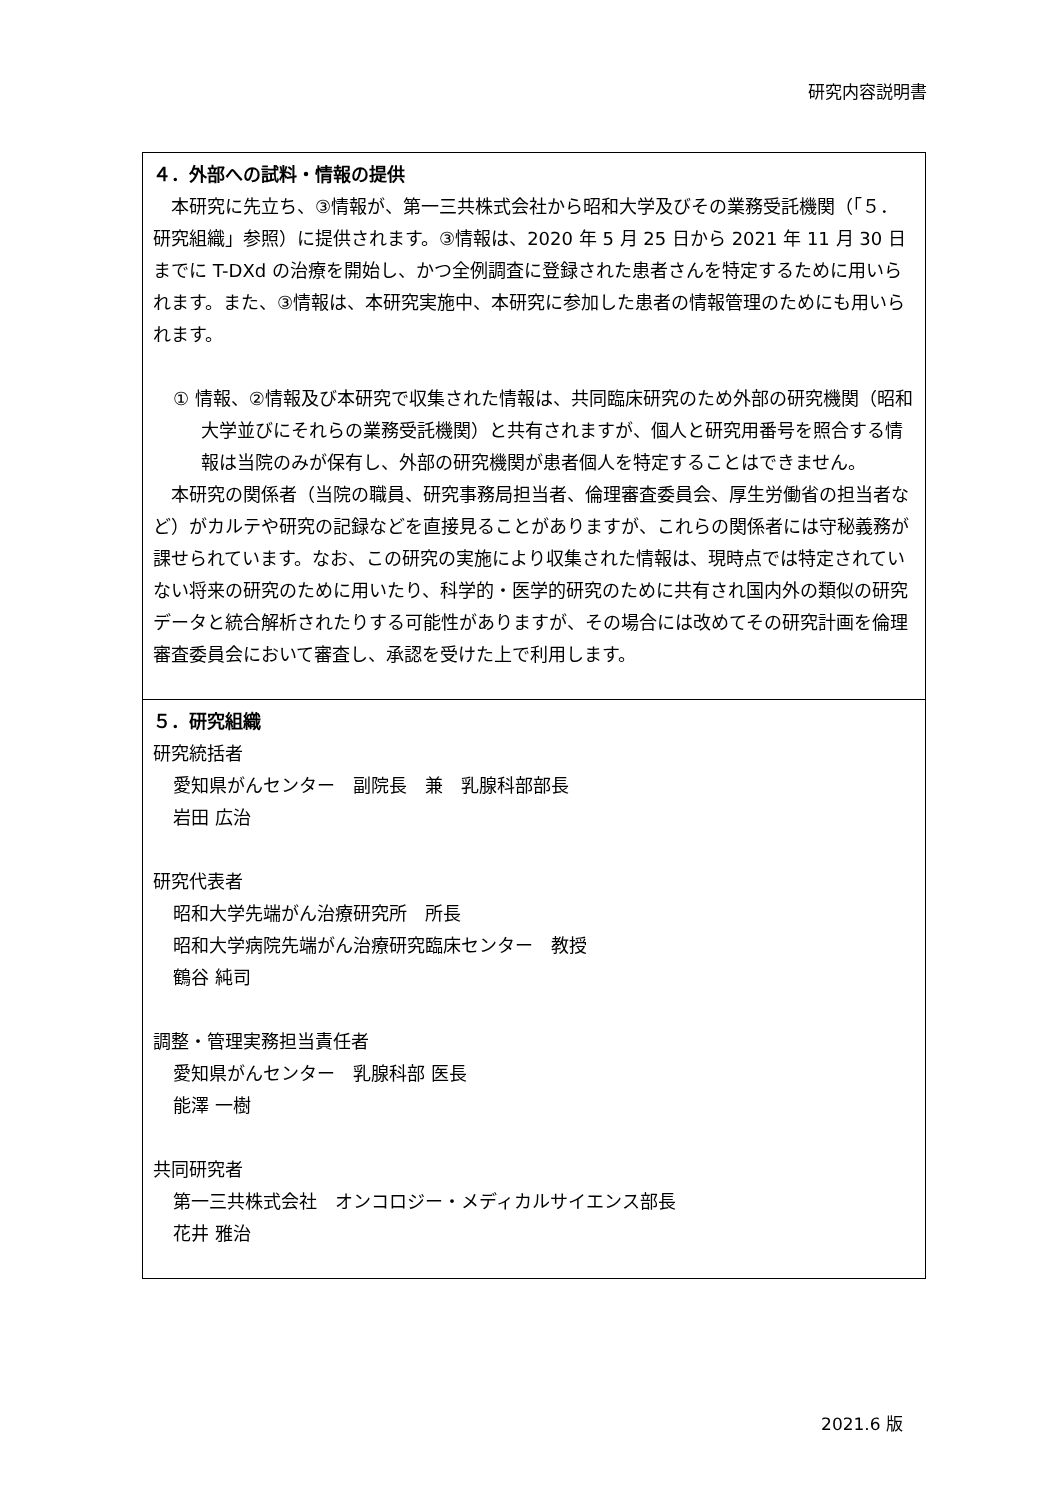研究内容説明書
４．外部への試料・情報の提供
　本研究に先立ち、③情報が、第一三共株式会社から昭和大学及びその業務受託機関（「５．研究組織」参照）に提供されます。③情報は、2020 年 5 月 25 日から 2021 年 11 月 30 日までに T-DXd の治療を開始し、かつ全例調査に登録された患者さんを特定するために用いられます。また、③情報は、本研究実施中、本研究に参加した患者の情報管理のためにも用いられます。
① 情報、②情報及び本研究で収集された情報は、共同臨床研究のため外部の研究機関（昭和大学並びにそれらの業務受託機関）と共有されますが、個人と研究用番号を照合する情報は当院のみが保有し、外部の研究機関が患者個人を特定することはできません。
　本研究の関係者（当院の職員、研究事務局担当者、倫理審査委員会、厚生労働省の担当者など）がカルテや研究の記録などを直接見ることがありますが、これらの関係者には守秘義務が課せられています。なお、この研究の実施により収集された情報は、現時点では特定されていない将来の研究のために用いたり、科学的・医学的研究のために共有され国内外の類似の研究データと統合解析されたりする可能性がありますが、その場合には改めてその研究計画を倫理審査委員会において審査し、承認を受けた上で利用します。
５．研究組織
研究統括者
愛知県がんセンター　副院長　兼　乳腺科部部長
岩田 広治
研究代表者
昭和大学先端がん治療研究所　所長
昭和大学病院先端がん治療研究臨床センター　教授
鶴谷 純司
調整・管理実務担当責任者
愛知県がんセンター　乳腺科部 医長
能澤 一樹
共同研究者
第一三共株式会社　オンコロジー・メディカルサイエンス部長
花井 雅治
2021.6 版